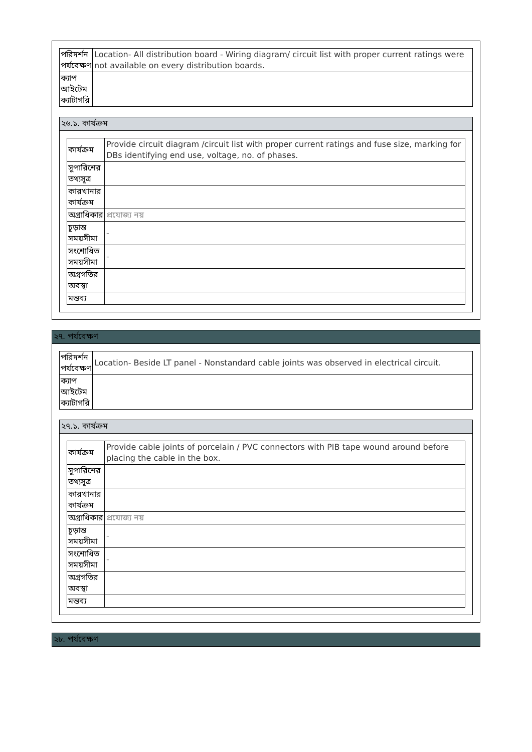| পরিদর্শন পর্যবেক্ষণ | Location- All distribution board - Wiring diagram/ circuit list with proper current ratings were not available on every distribution boards. |
| ক্যাপ আইটেম ক্যাটাগরি | |
২৬.১. কার্যক্রম
| কার্যক্রম | Provide circuit diagram /circuit list with proper current ratings and fuse size, marking for DBs identifying end use, voltage, no. of phases. |
| সুপারিশের তথ্যসূত্র | |
| কারখানার কার্যক্রম | |
| অগ্রাধিকার | প্রযোজ্য নয় |
| চূড়ান্ত সময়সীমা | - |
| সংশোধিত সময়সীমা | - |
| অগ্রগতির অবস্থা | |
| মন্তব্য | |
২৭. পর্যবেক্ষণ
| পরিদর্শন পর্যবেক্ষণ | Location- Beside LT panel - Nonstandard cable joints was observed in electrical circuit. |
| ক্যাপ আইটেম ক্যাটাগরি | |
২৭.১. কার্যক্রম
| কার্যক্রম | Provide cable joints of porcelain / PVC connectors with PIB tape wound around before placing the cable in the box. |
| সুপারিশের তথ্যসূত্র | |
| কারখানার কার্যক্রম | |
| অগ্রাধিকার | প্রযোজ্য নয় |
| চূড়ান্ত সময়সীমা | - |
| সংশোধিত সময়সীমা | - |
| অগ্রগতির অবস্থা | |
| মন্তব্য | |
২৮. পর্যবেক্ষণ